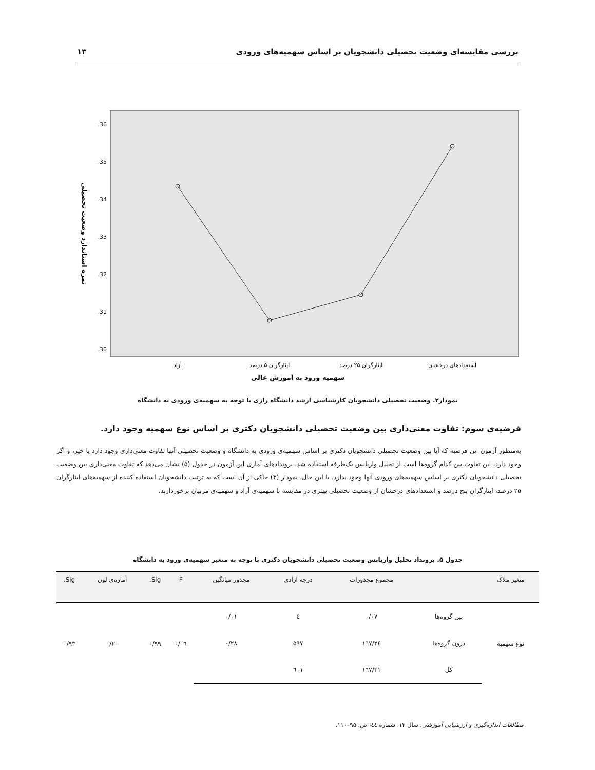بررسی مقایسه‌ای وضعیت تحصیلی دانشجویان بر اساس سهمیه‌های ورودی ۱۳
.36
.35
.34
.33
.32
.31
.30
آزاد
ایثارگران ۵ درصد
ایثارگران ۲۵ درصد
استعدادهای درخشان
سهمیه ورود به آموزش عالی
نمره استاندارد وضعیت تحصیلی
نمودار۲. وضعیت تحصیلی دانشجویان کارشناسی ارشد دانشگاه رازی با توجه به سهمیه‌ی ورودی به دانشگاه
فرضیه‌ی سوم: تفاوت معنی‌داری بین وضعیت تحصیلی دانشجویان دکتری بر اساس نوع سهمیه وجود دارد.
به‌منظور آزمون این فرضیه که آیا بین وضعیت تحصیلی دانشجویان دکتری بر اساس سهمیه‌ی ورودی به دانشگاه و وضعیت تحصیلی آنها تفاوت معنی‌داری وجود دارد یا خیر، و اگر وجود دارد، این تفاوت بین کدام گروه‌ها است از تحلیل واریانس یک‌طرفه استفاده شد. برونداد‌های آماری این آزمون در جدول (۵) نشان می‌دهد که تفاوت معنی‌داری بین وضعیت تحصیلی دانشجویان دکتری بر اساس سهمیه‌های ورودی آنها وجود ندارد. با این حال، نمودار (۳) حاکی از آن است که به ترتیب دانشجویان استفاده کننده از سهمیه‌های ایثارگران ۲۵ درصد، ایثارگران پنج درصد و استعدادهای درخشان از وضعیت تحصیلی بهتری در مقایسه با سهمیه‌ی آزاد و سهمیه‌ی مربیان برخوردارند.
جدول ۵. برونداد تحلیل واریانس وضعیت تحصیلی دانشجویان دکتری با توجه به متغیر سهمیه‌ی ورود به دانشگاه
| متغیر ملاک | | مجموع مجذورات | درجه آزادی | مجذور میانگین | F | Sig. | آماره‌ی لون | Sig. |
| --- | --- | --- | --- | --- | --- | --- | --- | --- |
| نوع سهمیه | بین گروه‌ها | ۰/۰۷ | ٤ | ۰/۰۱ | ۰/۰٦ | ۰/۹۹ | ۰/۲۰ | ۰/۹۳ |
| | درون گروه‌ها | ۱٦۷/۲٤ | ۵۹۷ | ۰/۲۸ | | | | |
| | کل | ۱٦۷/۳۱ | ٦۰۱ | | | | | |
مطالعات اندازه‌گیری و ارزشیابی آموزشی، سال ۱۳، شماره ٤٤، ص. ۹۵–۱۱۰.